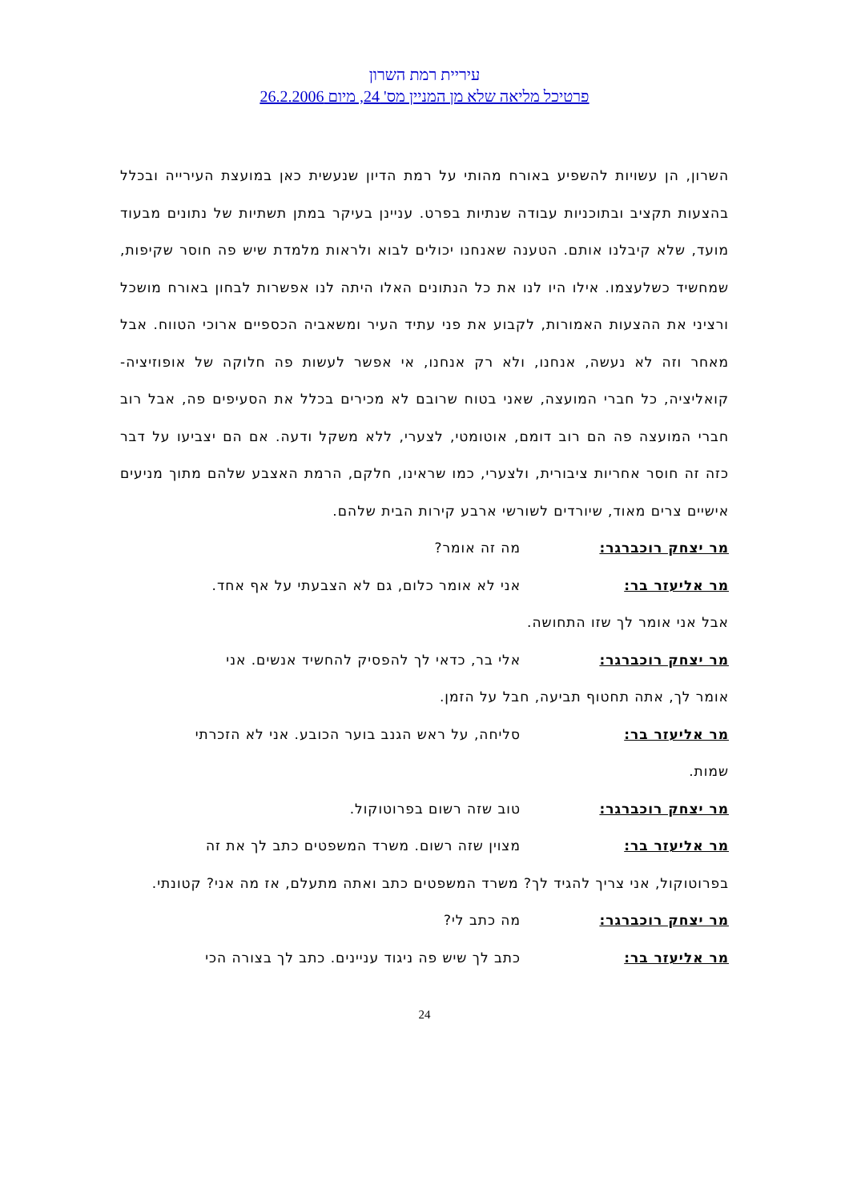עיריית רמת השרון
פרטיכל מליאה שלא מן המניין מס' 24, מיום 26.2.2006
השרון, הן עשויות להשפיע באורח מהותי על רמת הדיון שנעשית כאן במועצת העירייה ובכלל בהצעות תקציב ובתוכניות עבודה שנתיות בפרט. עניינן בעיקר במתן תשתיות של נתונים מבעוד מועד, שלא קיבלנו אותם. הטענה שאנחנו יכולים לבוא ולראות מלמדת שיש פה חוסר שקיפות, שמחשיד כשלעצמו. אילו היו לנו את כל הנתונים האלו היתה לנו אפשרות לבחון באורח מושכל ורציני את ההצעות האמורות, לקבוע את פני עתיד העיר ומשאביה הכספיים ארוכי הטווח. אבל מאחר וזה לא נעשה, אנחנו, ולא רק אנחנו, אי אפשר לעשות פה חלוקה של אופוזיציה-קואליציה, כל חברי המועצה, שאני בטוח שרובם לא מכירים בכלל את הסעיפים פה, אבל רוב חברי המועצה פה הם רוב דומם, אוטומטי, לצערי, ללא משקל ודעה. אם הם יצביעו על דבר כזה זה חוסר אחריות ציבורית, ולצערי, כמו שראינו, חלקם, הרמת האצבע שלהם מתוך מניעים אישיים צרים מאוד, שיורדים לשורשי ארבע קירות הבית שלהם.
מר יצחק רוכברגר: מה זה אומר?
מר אליעזר בר: אני לא אומר כלום, גם לא הצבעתי על אף אחד.
אבל אני אומר לך שזו התחושה.
מר יצחק רוכברגר: אלי בר, כדאי לך להפסיק להחשיד אנשים. אני
אומר לך, אתה תחטוף תביעה, חבל על הזמן.
מר אליעזר בר: סליחה, על ראש הגנב בוער הכובע. אני לא הזכרתי
שמות.
מר יצחק רוכברגר: טוב שזה רשום בפרוטוקול.
מר אליעזר בר: מצוין שזה רשום. משרד המשפטים כתב לך את זה
בפרוטוקול, אני צריך להגיד לך? משרד המשפטים כתב ואתה מתעלם, אז מה אני? קטונתי.
מר יצחק רוכברגר: מה כתב לי?
מר אליעזר בר: כתב לך שיש פה ניגוד עניינים. כתב לך בצורה הכי
24